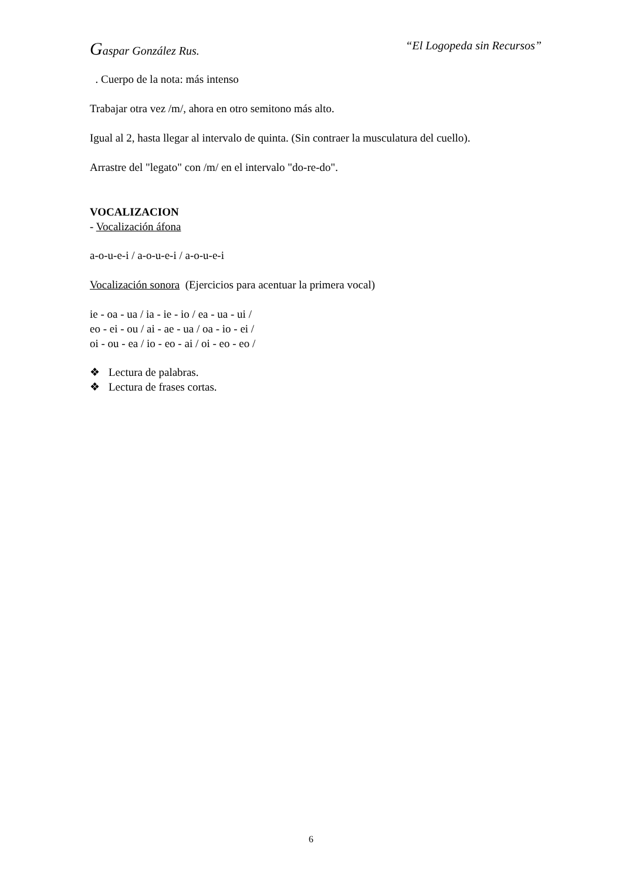Gaspar González Rus. “El Logopeda sin Recursos”
. Cuerpo de la nota: más intenso
Trabajar otra vez /m/, ahora en otro semitono más alto.
Igual al 2, hasta llegar al intervalo de quinta. (Sin contraer la musculatura del cuello).
Arrastre del "legato" con /m/ en el intervalo "do-re-do".
VOCALIZACION
- Vocalización áfona
a-o-u-e-i / a-o-u-e-i / a-o-u-e-i
Vocalización sonora (Ejercicios para acentuar la primera vocal)
ie - oa - ua / ia - ie - io / ea - ua - ui /
eo - ei - ou / ai - ae - ua / oa - io - ei /
oi - ou - ea / io - eo - ai / oi - eo - eo /
❖ Lectura de palabras.
❖ Lectura de frases cortas.
6